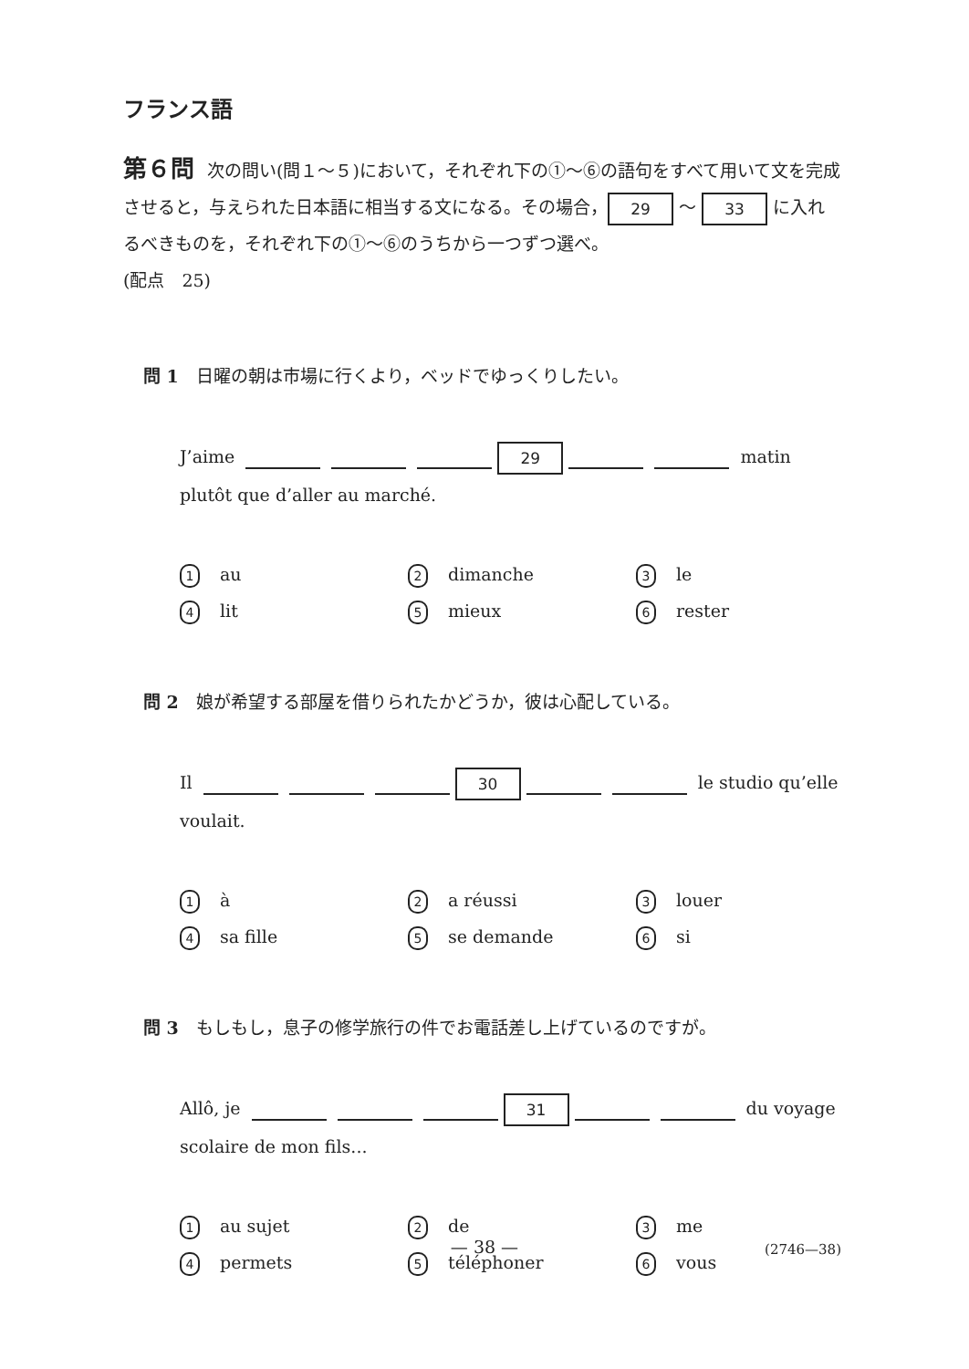フランス語
第６問 次の問い(問１～５)において，それぞれ下の①～⑥の語句をすべて用いて文を完成させると，与えられた日本語に相当する文になる。その場合， 29 ～ 33 に入れるべきものを，それぞれ下の①～⑥のうちから一つずつ選べ。
(配点　25)
問 1　日曜の朝は市場に行くより，ベッドでゆっくりしたい。
J’aime 29 matin plutôt que d’aller au marché.
1 au
2 dimanche
3 le
4 lit
5 mieux
6 rester
問 2　娘が希望する部屋を借りられたかどうか，彼は心配している。
Il 30 le studio qu’elle voulait.
1 à
2 a réussi
3 louer
4 sa fille
5 se demande
6 si
問 3　もしもし，息子の修学旅行の件でお電話差し上げているのですが。
Allô, je 31 du voyage scolaire de mon fils...
1 au sujet
2 de
3 me
4 permets
5 téléphoner
6 vous
— 38 — (2746—38)